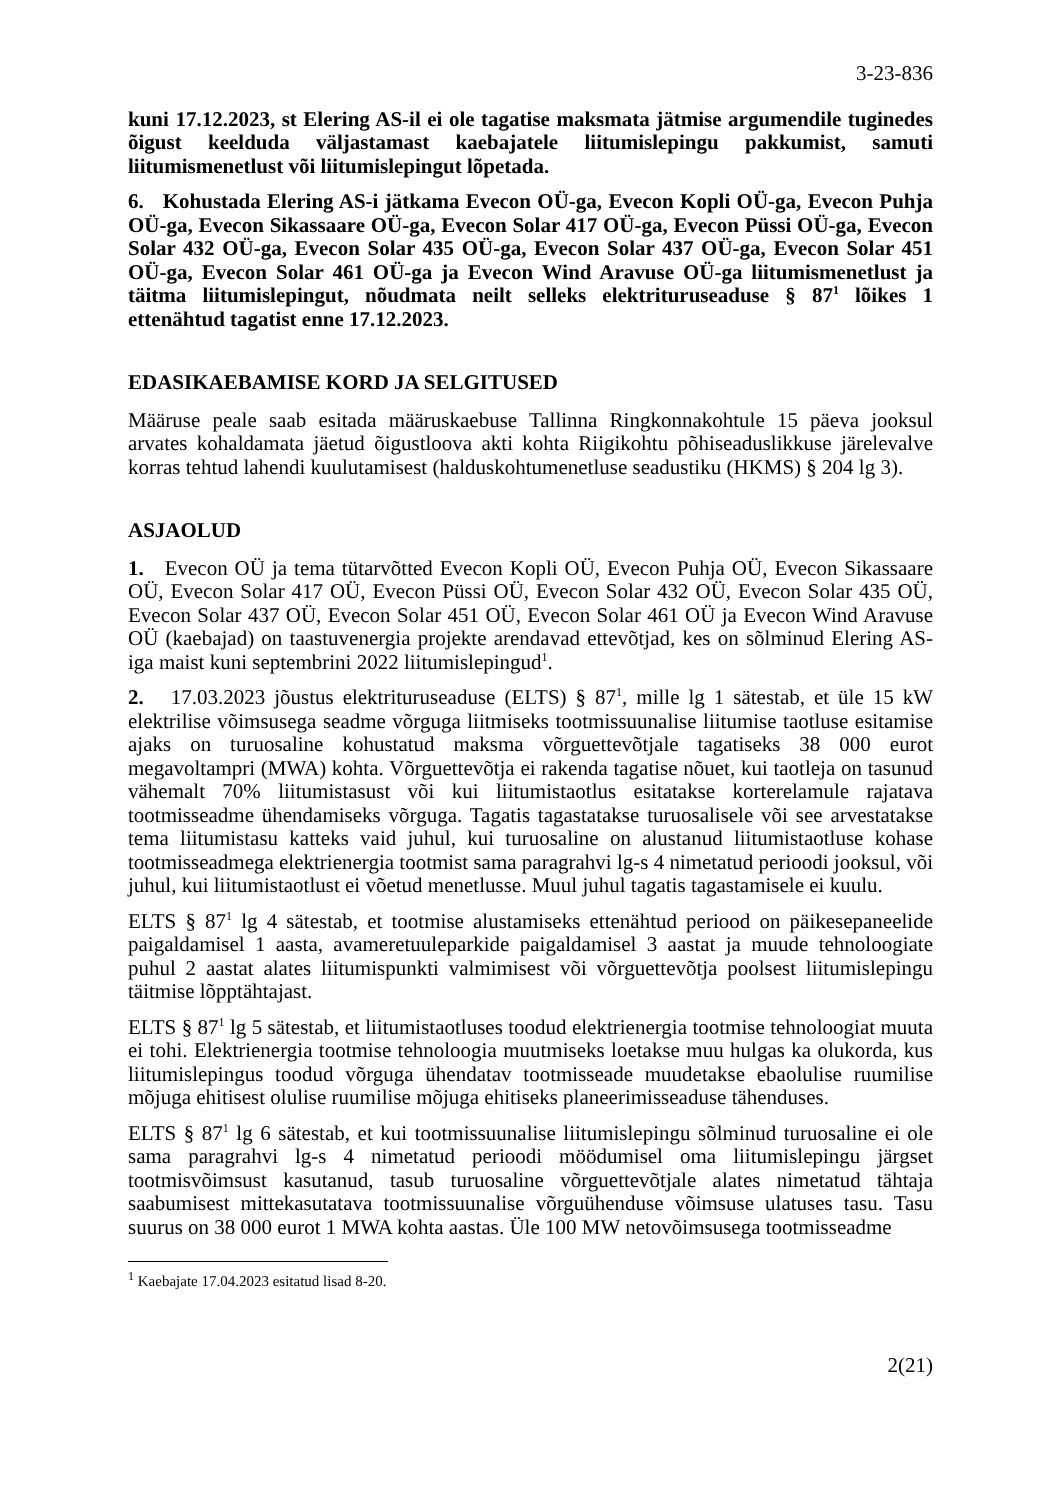3-23-836
kuni 17.12.2023, st Elering AS-il ei ole tagatise maksmata jätmise argumendile tuginedes õigust keelduda väljastamast kaebajatele liitumislepingu pakkumist, samuti liitumismenetlust või liitumislepingut lõpetada.
6. Kohustada Elering AS-i jätkama Evecon OÜ-ga, Evecon Kopli OÜ-ga, Evecon Puhja OÜ-ga, Evecon Sikassaare OÜ-ga, Evecon Solar 417 OÜ-ga, Evecon Püssi OÜ-ga, Evecon Solar 432 OÜ-ga, Evecon Solar 435 OÜ-ga, Evecon Solar 437 OÜ-ga, Evecon Solar 451 OÜ-ga, Evecon Solar 461 OÜ-ga ja Evecon Wind Aravuse OÜ-ga liitumismenetlust ja täitma liitumislepingut, nõudmata neilt selleks elektrituruseaduse § 87<sup>1</sup> lõikes 1 ettenähtud tagatist enne 17.12.2023.
EDASIKAEBAMISE KORD JA SELGITUSED
Määruse peale saab esitada määruskaebuse Tallinna Ringkonnakohtule 15 päeva jooksul arvates kohaldamata jäetud õigustloova akti kohta Riigikohtu põhiseaduslikkuse järelevalve korras tehtud lahendi kuulutamisest (halduskohtumenetluse seadustiku (HKMS) § 204 lg 3).
ASJAOLUD
1. Evecon OÜ ja tema tütarvõtted Evecon Kopli OÜ, Evecon Puhja OÜ, Evecon Sikassaare OÜ, Evecon Solar 417 OÜ, Evecon Püssi OÜ, Evecon Solar 432 OÜ, Evecon Solar 435 OÜ, Evecon Solar 437 OÜ, Evecon Solar 451 OÜ, Evecon Solar 461 OÜ ja Evecon Wind Aravuse OÜ (kaebajad) on taastuvenergia projekte arendavad ettevõtjad, kes on sõlminud Elering AS-iga maist kuni septembrini 2022 liitumislepingud<sup>1</sup>.
2. 17.03.2023 jõustus elektrituruseaduse (ELTS) § 87<sup>1</sup>, mille lg 1 sätestab, et üle 15 kW elektrilise võimsusega seadme võrguga liitmiseks tootmissuunalise liitumise taotluse esitamise ajaks on turuosaline kohustatud maksma võrguettevõtjale tagatiseks 38 000 eurot megavoltampri (MWA) kohta. Võrguettevõtja ei rakenda tagatise nõuet, kui taotleja on tasunud vähemalt 70% liitumistasust või kui liitumistaotlus esitatakse korterelamule rajatava tootmisseadme ühendamiseks võrguga. Tagatis tagastatakse turuosalisele või see arvestatakse tema liitumistasu katteks vaid juhul, kui turuosaline on alustanud liitumistaotluse kohase tootmisseadmega elektrienergia tootmist sama paragrahvi lg-s 4 nimetatud perioodi jooksul, või juhul, kui liitumistaotlust ei võetud menetlusse. Muul juhul tagatis tagastamisele ei kuulu.
ELTS § 87<sup>1</sup> lg 4 sätestab, et tootmise alustamiseks ettenähtud periood on päikesepaneelide paigaldamisel 1 aasta, avameretuuleparkide paigaldamisel 3 aastat ja muude tehnoloogiate puhul 2 aastat alates liitumispunkti valmimisest või võrguettevõtja poolsest liitumislepingu täitmise lõpptähtajast.
ELTS § 87<sup>1</sup> lg 5 sätestab, et liitumistaotluses toodud elektrienergia tootmise tehnoloogiat muuta ei tohi. Elektrienergia tootmise tehnoloogia muutmiseks loetakse muu hulgas ka olukorda, kus liitumislepingus toodud võrguga ühendatav tootmisseade muudetakse ebaolulise ruumilise mõjuga ehitisest olulise ruumilise mõjuga ehitiseks planeerimisseaduse tähenduses.
ELTS § 87<sup>1</sup> lg 6 sätestab, et kui tootmissuunalise liitumislepingu sõlminud turuosaline ei ole sama paragrahvi lg-s 4 nimetatud perioodi möödumisel oma liitumislepingu järgset tootmisvõimsust kasutanud, tasub turuosaline võrguettevõtjale alates nimetatud tähtaja saabumisest mittekasutatava tootmissuunalise võrguühenduse võimsuse ulatuses tasu. Tasu suurus on 38 000 eurot 1 MWA kohta aastas. Üle 100 MW netovõimsusega tootmisseadme
<sup>1</sup> Kaebajate 17.04.2023 esitatud lisad 8-20.
2(21)